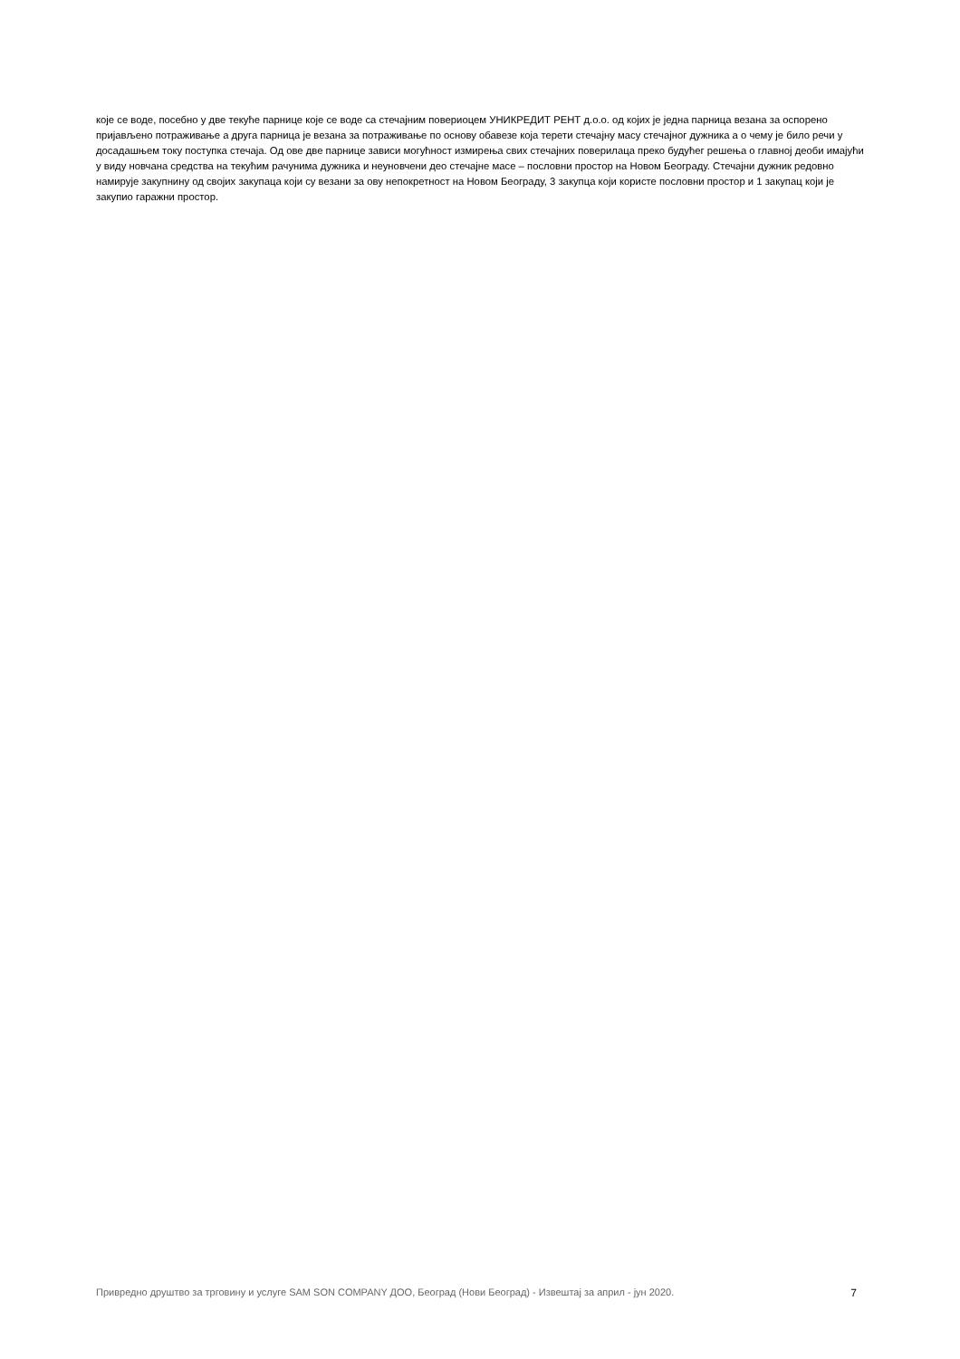које се воде, посебно у две текуће парнице које се воде са стечајним повериоцем УНИКРЕДИТ РЕНТ д.о.о. од којих је једна парница везана за оспорено пријављено потраживање а друга парница је везана за потраживање по основу обавезе која терети стечајну масу стечајног дужника а о чему је било речи у досадашњем току поступка стечаја. Од ове две парнице зависи могућност измирења свих стечајних поверилаца преко будућег решења о главној деоби имајући у виду новчана средства на текућим рачунима дужника и неуновчени део стечајне масе – пословни простор на Новом Београду. Стечајни дужник редовно намирује закупнину од својих закупаца који су везани за ову непокретност на Новом Београду, 3 закупца који користе пословни простор и 1 закупац који је закупио гаражни простор.
Привредно друштво за трговину и услуге SAM SON COMPANY ДОО, Београд (Нови Београд) - Извештај за април - јун 2020. 7